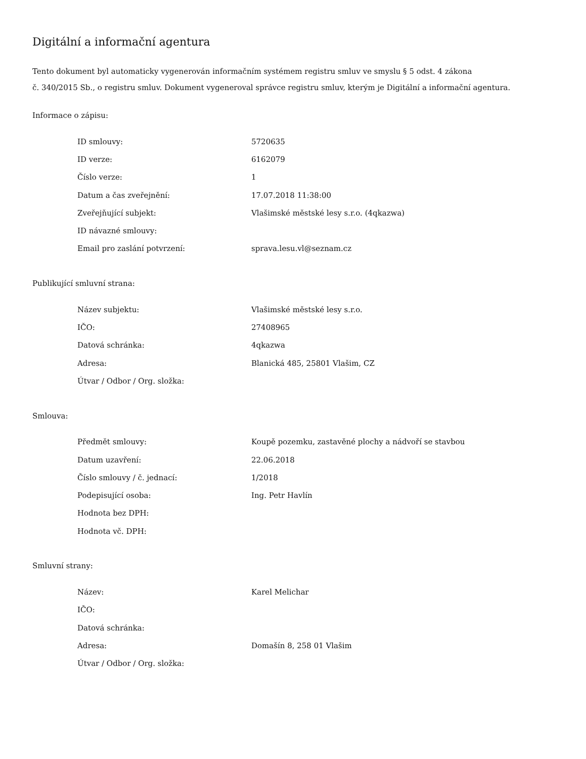Digitální a informační agentura
Tento dokument byl automaticky vygenerován informačním systémem registru smluv ve smyslu § 5 odst. 4 zákona
č. 340/2015 Sb., o registru smluv. Dokument vygeneroval správce registru smluv, kterým je Digitální a informační agentura.
Informace o zápisu:
| ID smlouvy: | 5720635 |
| ID verze: | 6162079 |
| Číslo verze: | 1 |
| Datum a čas zveřejnění: | 17.07.2018 11:38:00 |
| Zveřejňující subjekt: | Vlašimské městské lesy s.r.o. (4qkazwa) |
| ID návazné smlouvy: | |
| Email pro zaslání potvrzení: | sprava.lesu.vl@seznam.cz |
Publikující smluvní strana:
| Název subjektu: | Vlašimské městské lesy s.r.o. |
| IČO: | 27408965 |
| Datová schránka: | 4qkazwa |
| Adresa: | Blanická 485, 25801 Vlašim, CZ |
| Útvar / Odbor / Org. složka: | |
Smlouva:
| Předmět smlouvy: | Koupě pozemku, zastavěné plochy a nádvoří se stavbou |
| Datum uzavření: | 22.06.2018 |
| Číslo smlouvy / č. jednací: | 1/2018 |
| Podepisující osoba: | Ing. Petr Havlín |
| Hodnota bez DPH: | |
| Hodnota vč. DPH: | |
Smluvní strany:
| Název: | Karel Melichar |
| IČO: | |
| Datová schránka: | |
| Adresa: | Domašín 8, 258 01 Vlašim |
| Útvar / Odbor / Org. složka: | |